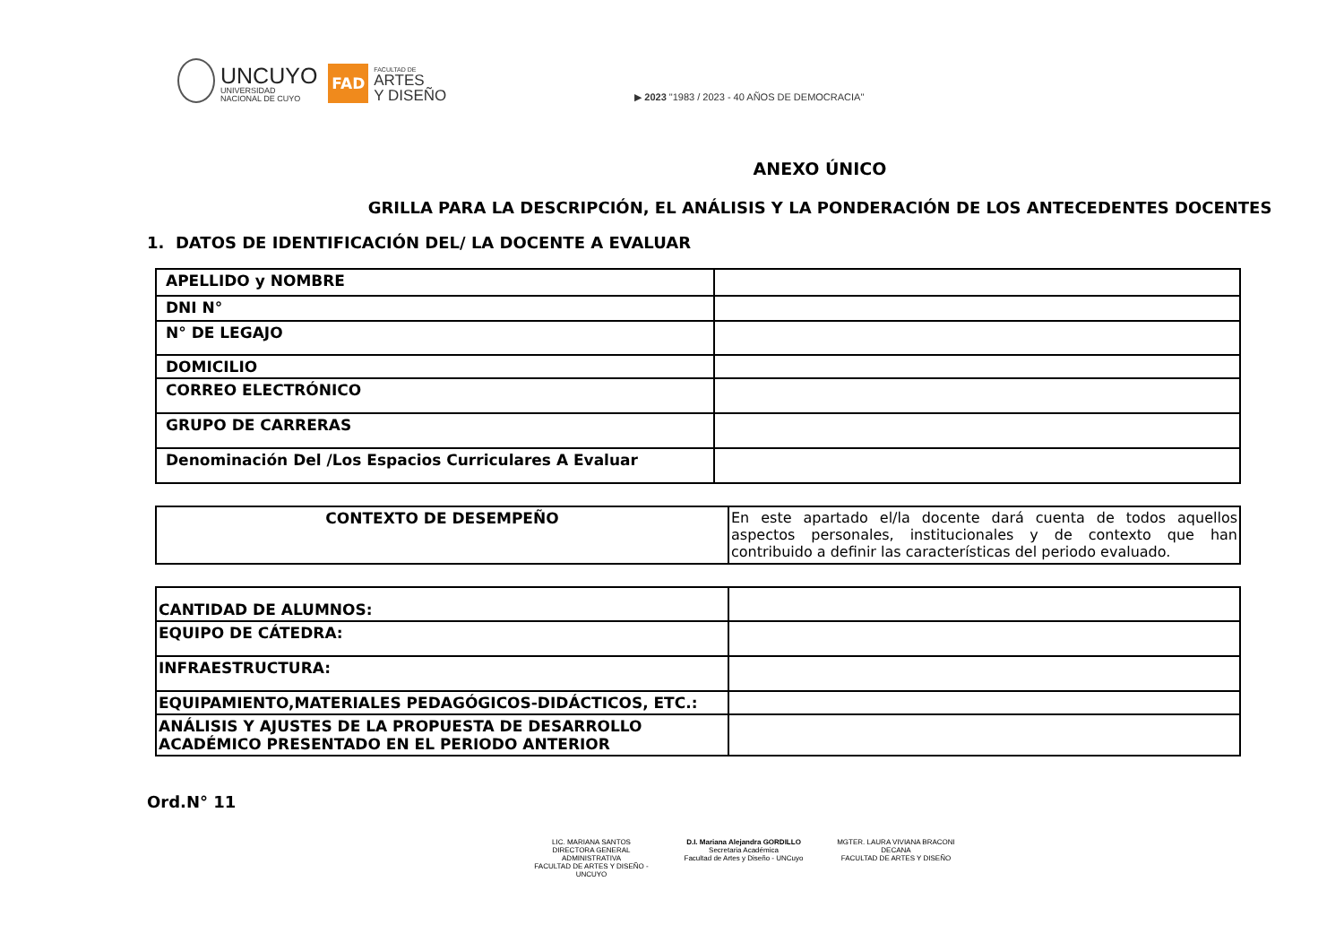UNCUYO
UNIVERSIDAD
NACIONAL DE CUYO
FAD
FACULTAD DE
ARTES
Y DISEÑO
▶ 2023 "1983 / 2023 - 40 AÑOS DE DEMOCRACIA"
ANEXO ÚNICO
GRILLA PARA LA DESCRIPCIÓN, EL ANÁLISIS Y LA PONDERACIÓN DE LOS ANTECEDENTES DOCENTES
1. DATOS DE IDENTIFICACIÓN DEL/ LA DOCENTE A EVALUAR
| APELLIDO y NOMBRE | |
| DNI N° | |
| N° DE LEGAJO | |
| DOMICILIO | |
| CORREO ELECTRÓNICO | |
| GRUPO DE CARRERAS | |
| Denominación Del /Los Espacios Curriculares A Evaluar | |
| CONTEXTO DE DESEMPEÑO | En este apartado el/la docente dará cuenta de todos aquellos aspectos personales, institucionales y de contexto que han contribuido a definir las características del periodo evaluado. |
| CANTIDAD DE ALUMNOS: | |
| EQUIPO DE CÁTEDRA: | |
| INFRAESTRUCTURA: | |
| EQUIPAMIENTO,MATERIALES PEDAGÓGICOS-DIDÁCTICOS, ETC.: | |
| ANÁLISIS Y AJUSTES DE LA PROPUESTA DE DESARROLLO ACADÉMICO PRESENTADO EN EL PERIODO ANTERIOR | |
Ord.N° 11
LIC. MARIANA SANTOS
DIRECTORA GENERAL ADMINISTRATIVA
FACULTAD DE ARTES Y DISEÑO - UNCUYO
D.I. Mariana Alejandra GORDILLO
Secretaria Académica
Facultad de Artes y Diseño - UNCuyo
MGTER. LAURA VIVIANA BRACONI
DECANA
FACULTAD DE ARTES Y DISEÑO